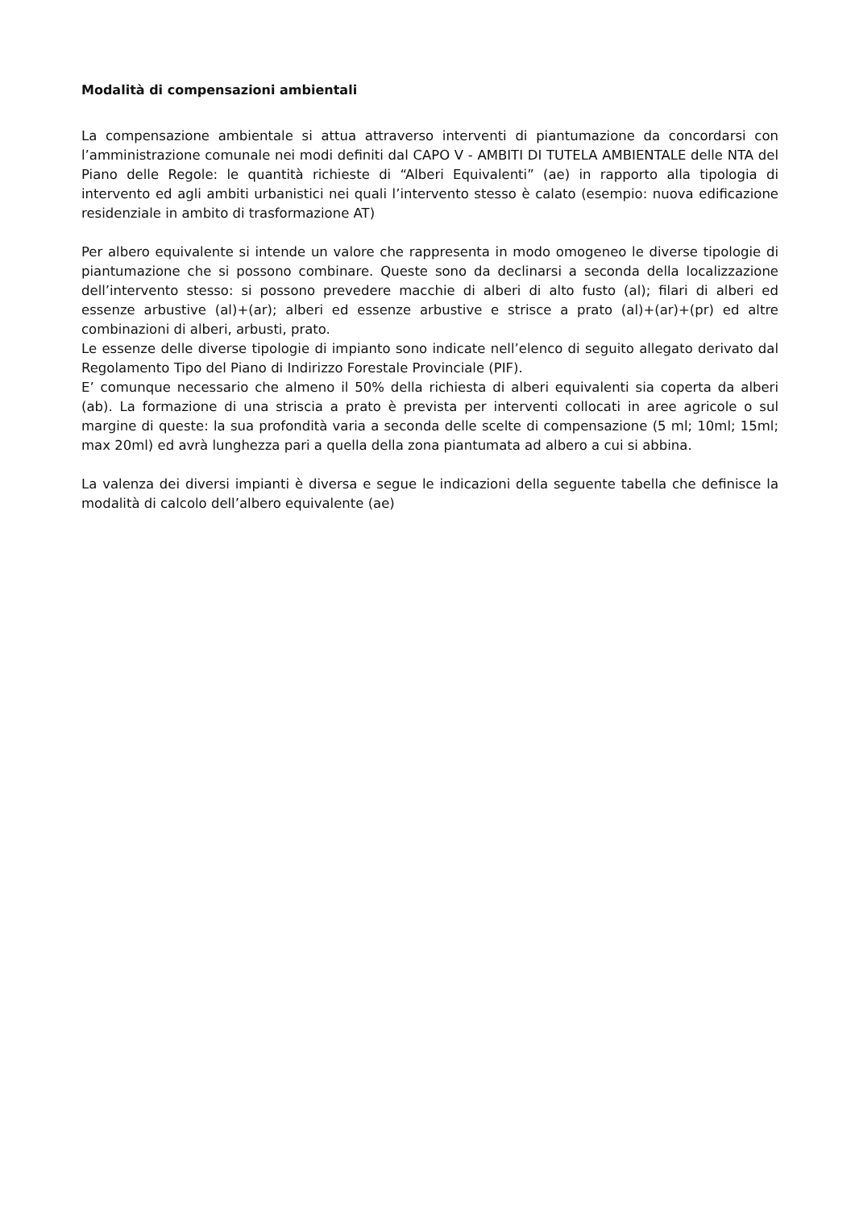Modalità di compensazioni ambientali
La compensazione ambientale si attua attraverso interventi di piantumazione da concordarsi con l’amministrazione comunale nei modi definiti dal CAPO V - AMBITI DI TUTELA AMBIENTALE delle NTA del Piano delle Regole: le quantità richieste di “Alberi Equivalenti” (ae) in rapporto alla tipologia di intervento ed agli ambiti urbanistici nei quali l’intervento stesso è calato (esempio: nuova edificazione residenziale in ambito di trasformazione AT)
Per albero equivalente si intende un valore che rappresenta in modo omogeneo le diverse tipologie di piantumazione che si possono combinare. Queste sono da declinarsi a seconda della localizzazione dell’intervento stesso: si possono prevedere macchie di alberi di alto fusto (al); filari di alberi ed essenze arbustive (al)+(ar); alberi ed essenze arbustive e strisce a prato (al)+(ar)+(pr) ed altre combinazioni di alberi, arbusti, prato.
Le essenze delle diverse tipologie di impianto sono indicate nell’elenco di seguito allegato derivato dal Regolamento Tipo del Piano di Indirizzo Forestale Provinciale (PIF).
E’ comunque necessario che almeno il 50% della richiesta di alberi equivalenti sia coperta da alberi (ab). La formazione di una striscia a prato è prevista per interventi collocati in aree agricole o sul margine di queste: la sua profondità varia a seconda delle scelte di compensazione (5 ml; 10ml; 15ml; max 20ml) ed avrà lunghezza pari a quella della zona piantumata ad albero a cui si abbina.
La valenza dei diversi impianti è diversa e segue le indicazioni della seguente tabella che definisce la modalità di calcolo dell’albero equivalente (ae)